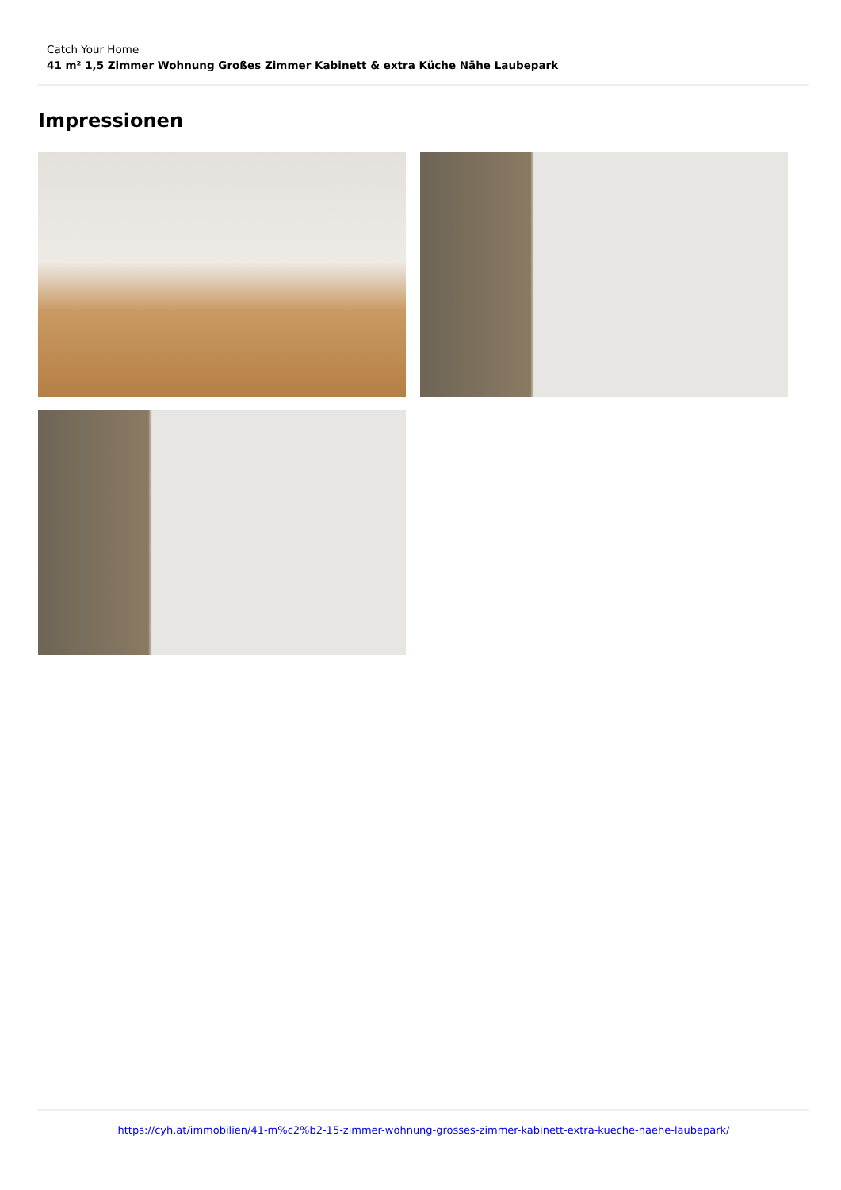Catch Your Home
41 m² 1,5 Zimmer Wohnung Großes Zimmer Kabinett & extra Küche Nähe Laubepark
Impressionen
https://cyh.at/immobilien/41-m%c2%b2-15-zimmer-wohnung-grosses-zimmer-kabinett-extra-kueche-naehe-laubepark/